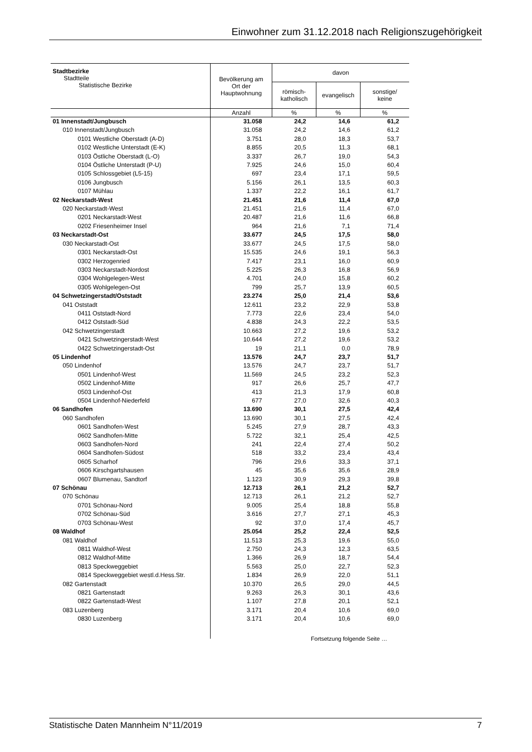Einwohner zum 31.12.2018 nach Religionszugehörigkeit
| Stadtbezirke Stadtteile Statistische Bezirke | Bevölkerung am Ort der Hauptwohnung | davon | | |
| --- | --- | --- | --- | --- |
| | | römisch- katholisch | evangelisch | sonstige/ keine |
| | Anzahl | % | % | % |
| 01 Innenstadt/Jungbusch | 31.058 | 24,2 | 14,6 | 61,2 |
| 010 Innenstadt/Jungbusch | 31.058 | 24,2 | 14,6 | 61,2 |
| 0101 Westliche Oberstadt (A-D) | 3.751 | 28,0 | 18,3 | 53,7 |
| 0102 Westliche Unterstadt (E-K) | 8.855 | 20,5 | 11,3 | 68,1 |
| 0103 Östliche Oberstadt (L-O) | 3.337 | 26,7 | 19,0 | 54,3 |
| 0104 Östliche Unterstadt (P-U) | 7.925 | 24,6 | 15,0 | 60,4 |
| 0105 Schlossgebiet (L5-15) | 697 | 23,4 | 17,1 | 59,5 |
| 0106 Jungbusch | 5.156 | 26,1 | 13,5 | 60,3 |
| 0107 Mühlau | 1.337 | 22,2 | 16,1 | 61,7 |
| 02 Neckarstadt-West | 21.451 | 21,6 | 11,4 | 67,0 |
| 020 Neckarstadt-West | 21.451 | 21,6 | 11,4 | 67,0 |
| 0201 Neckarstadt-West | 20.487 | 21,6 | 11,6 | 66,8 |
| 0202 Friesenheimer Insel | 964 | 21,6 | 7,1 | 71,4 |
| 03 Neckarstadt-Ost | 33.677 | 24,5 | 17,5 | 58,0 |
| 030 Neckarstadt-Ost | 33.677 | 24,5 | 17,5 | 58,0 |
| 0301 Neckarstadt-Ost | 15.535 | 24,6 | 19,1 | 56,3 |
| 0302 Herzogenried | 7.417 | 23,1 | 16,0 | 60,9 |
| 0303 Neckarstadt-Nordost | 5.225 | 26,3 | 16,8 | 56,9 |
| 0304 Wohlgelegen-West | 4.701 | 24,0 | 15,8 | 60,2 |
| 0305 Wohlgelegen-Ost | 799 | 25,7 | 13,9 | 60,5 |
| 04 Schwetzingerstadt/Oststadt | 23.274 | 25,0 | 21,4 | 53,6 |
| 041 Oststadt | 12.611 | 23,2 | 22,9 | 53,8 |
| 0411 Oststadt-Nord | 7.773 | 22,6 | 23,4 | 54,0 |
| 0412 Oststadt-Süd | 4.838 | 24,3 | 22,2 | 53,5 |
| 042 Schwetzingerstadt | 10.663 | 27,2 | 19,6 | 53,2 |
| 0421 Schwetzingerstadt-West | 10.644 | 27,2 | 19,6 | 53,2 |
| 0422 Schwetzingerstadt-Ost | 19 | 21,1 | 0,0 | 78,9 |
| 05 Lindenhof | 13.576 | 24,7 | 23,7 | 51,7 |
| 050 Lindenhof | 13.576 | 24,7 | 23,7 | 51,7 |
| 0501 Lindenhof-West | 11.569 | 24,5 | 23,2 | 52,3 |
| 0502 Lindenhof-Mitte | 917 | 26,6 | 25,7 | 47,7 |
| 0503 Lindenhof-Ost | 413 | 21,3 | 17,9 | 60,8 |
| 0504 Lindenhof-Niederfeld | 677 | 27,0 | 32,6 | 40,3 |
| 06 Sandhofen | 13.690 | 30,1 | 27,5 | 42,4 |
| 060 Sandhofen | 13.690 | 30,1 | 27,5 | 42,4 |
| 0601 Sandhofen-West | 5.245 | 27,9 | 28,7 | 43,3 |
| 0602 Sandhofen-Mitte | 5.722 | 32,1 | 25,4 | 42,5 |
| 0603 Sandhofen-Nord | 241 | 22,4 | 27,4 | 50,2 |
| 0604 Sandhofen-Südost | 518 | 33,2 | 23,4 | 43,4 |
| 0605 Scharhof | 796 | 29,6 | 33,3 | 37,1 |
| 0606 Kirschgartshausen | 45 | 35,6 | 35,6 | 28,9 |
| 0607 Blumenau, Sandtorf | 1.123 | 30,9 | 29,3 | 39,8 |
| 07 Schönau | 12.713 | 26,1 | 21,2 | 52,7 |
| 070 Schönau | 12.713 | 26,1 | 21,2 | 52,7 |
| 0701 Schönau-Nord | 9.005 | 25,4 | 18,8 | 55,8 |
| 0702 Schönau-Süd | 3.616 | 27,7 | 27,1 | 45,3 |
| 0703 Schönau-West | 92 | 37,0 | 17,4 | 45,7 |
| 08 Waldhof | 25.054 | 25,2 | 22,4 | 52,5 |
| 081 Waldhof | 11.513 | 25,3 | 19,6 | 55,0 |
| 0811 Waldhof-West | 2.750 | 24,3 | 12,3 | 63,5 |
| 0812 Waldhof-Mitte | 1.366 | 26,9 | 18,7 | 54,4 |
| 0813 Speckweggebiet | 5.563 | 25,0 | 22,7 | 52,3 |
| 0814 Speckweggebiet westl.d.Hess.Str. | 1.834 | 26,9 | 22,0 | 51,1 |
| 082 Gartenstadt | 10.370 | 26,5 | 29,0 | 44,5 |
| 0821 Gartenstadt | 9.263 | 26,3 | 30,1 | 43,6 |
| 0822 Gartenstadt-West | 1.107 | 27,8 | 20,1 | 52,1 |
| 083 Luzenberg | 3.171 | 20,4 | 10,6 | 69,0 |
| 0830 Luzenberg | 3.171 | 20,4 | 10,6 | 69,0 |
Fortsetzung folgende Seite …
Statistische Daten Mannheim N°11/2019 7